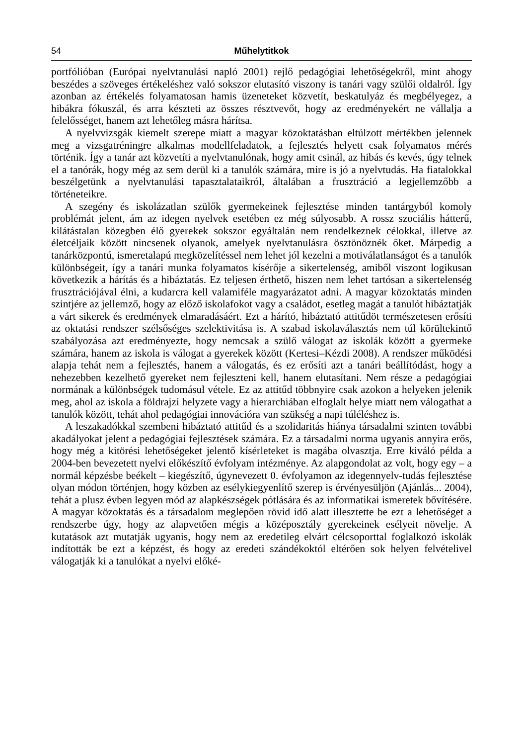54 Műhelytitkok
portfólióban (Európai nyelvtanulási napló 2001) rejlő pedagógiai lehetőségekről, mint ahogy beszédes a szöveges értékeléshez való sokszor elutasító viszony is tanári vagy szülői oldalról. Így azonban az értékelés folyamatosan hamis üzeneteket közvetít, beskatulyáz és megbélyegez, a hibákra fókuszál, és arra készteti az összes résztvevőt, hogy az eredményekért ne vállalja a felelősséget, hanem azt lehetőleg másra hárítsa.
A nyelvvizsgák kiemelt szerepe miatt a magyar közoktatásban eltúlzott mértékben jelennek meg a vizsgatréningre alkalmas modellfeladatok, a fejlesztés helyett csak folyamatos mérés történik. Így a tanár azt közvetíti a nyelvtanulónak, hogy amit csinál, az hibás és kevés, úgy telnek el a tanórák, hogy még az sem derül ki a tanulók számára, mire is jó a nyelvtudás. Ha fiatalokkal beszélgetünk a nyelvtanulási tapasztalataikról, általában a frusztráció a legjellemzőbb a történeteikre.
A szegény és iskolázatlan szülők gyermekeinek fejlesztése minden tantárgyból komoly problémát jelent, ám az idegen nyelvek esetében ez még súlyosabb. A rossz szociális hátterű, kilátástalan közegben élő gyerekek sokszor egyáltalán nem rendelkeznek célokkal, illetve az életcéljaik között nincsenek olyanok, amelyek nyelvtanulásra ösztönöznék őket. Márpedig a tanárközpontú, ismeretalapú megközelítéssel nem lehet jól kezelni a motiválatlanságot és a tanulók különbségeit, így a tanári munka folyamatos kísérője a sikertelenség, amiből viszont logikusan következik a hárítás és a hibáztatás. Ez teljesen érthető, hiszen nem lehet tartósan a sikertelenség frusztrációjával élni, a kudarcra kell valamiféle magyarázatot adni. A magyar közoktatás minden szintjére az jellemző, hogy az előző iskolafokot vagy a családot, esetleg magát a tanulót hibáztatják a várt sikerek és eredmények elmaradásáért. Ezt a hárító, hibáztató attitűdöt természetesen erősíti az oktatási rendszer szélsőséges szelektivitása is. A szabad iskolaválasztás nem túl körültekintő szabályozása azt eredményezte, hogy nemcsak a szülő válogat az iskolák között a gyermeke számára, hanem az iskola is válogat a gyerekek között (Kertesi–Kézdi 2008). A rendszer működési alapja tehát nem a fejlesztés, hanem a válogatás, és ez erősíti azt a tanári beállítódást, hogy a nehezebben kezelhető gyereket nem fejleszteni kell, hanem elutasítani. Nem része a pedagógiai normának a különbségek tudomásul vétele. Ez az attitűd többnyire csak azokon a helyeken jelenik meg, ahol az iskola a földrajzi helyzete vagy a hierarchiában elfoglalt helye miatt nem válogathat a tanulók között, tehát ahol pedagógiai innovációra van szükség a napi túléléshez is.
A leszakadókkal szembeni hibáztató attitűd és a szolidaritás hiánya társadalmi szinten további akadályokat jelent a pedagógiai fejlesztések számára. Ez a társadalmi norma ugyanis annyira erős, hogy még a kitörési lehetőségeket jelentő kísérleteket is magába olvasztja. Erre kiváló példa a 2004-ben bevezetett nyelvi előkészítő évfolyam intézménye. Az alapgondolat az volt, hogy egy – a normál képzésbe beékelt – kiegészítő, úgynevezett 0. évfolyamon az idegennyelv-tudás fejlesztése olyan módon történjen, hogy közben az esélykiegyenlítő szerep is érvényesüljön (Ajánlás... 2004), tehát a plusz évben legyen mód az alapkészségek pótlására és az informatikai ismeretek bővítésére. A magyar közoktatás és a társadalom meglepően rövid idő alatt illesztette be ezt a lehetőséget a rendszerbe úgy, hogy az alapvetően mégis a középosztály gyerekeinek esélyeit növelje. A kutatások azt mutatják ugyanis, hogy nem az eredetileg elvárt célcsoporttal foglalkozó iskolák indították be ezt a képzést, és hogy az eredeti szándékoktól eltérően sok helyen felvételivel válogatják ki a tanulókat a nyelvi elők­é-